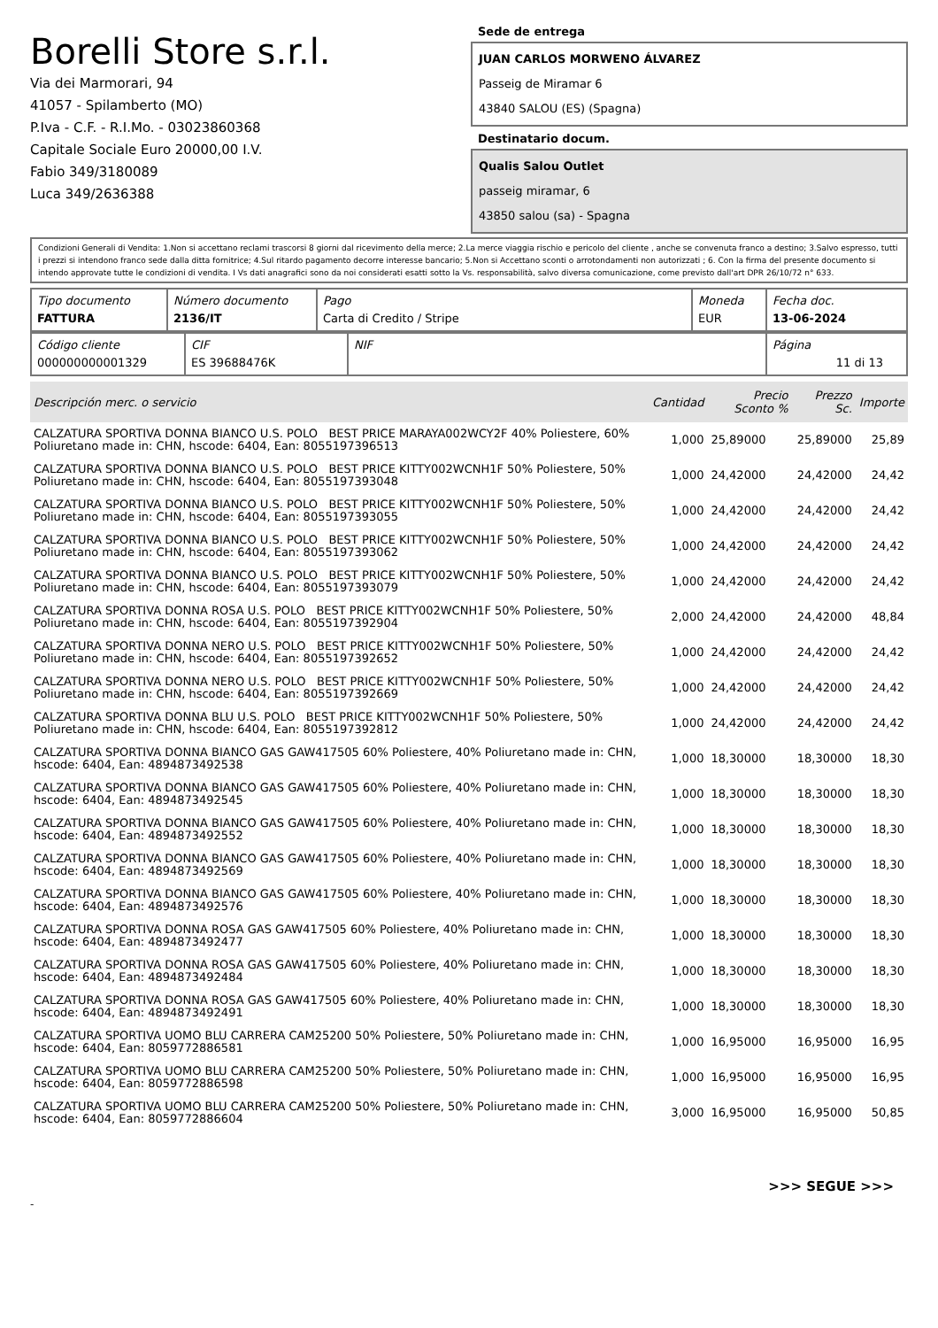Borelli Store s.r.l.
Via dei Marmorari, 94
41057 - Spilamberto (MO)
P.Iva - C.F. - R.I.Mo. - 03023860368
Capitale Sociale Euro 20000,00 I.V.
Fabio 349/3180089
Luca 349/2636388
Sede de entrega
JUAN CARLOS MORWENO ÁLVAREZ
Passeig de Miramar 6
43840 SALOU (ES) (Spagna)
Destinatario docum.
Qualis Salou Outlet
passeig miramar, 6
43850 salou (sa) - Spagna
Condizioni Generali di Vendita: 1.Non si accettano reclami trascorsi 8 giorni dal ricevimento della merce; 2.La merce viaggia rischio e pericolo del cliente , anche se convenuta franco a destino; 3.Salvo espresso, tutti i prezzi si intendono franco sede dalla ditta fornitrice; 4.Sul ritardo pagamento decorre interesse bancario; 5.Non si Accettano sconti o arrotondamenti non autorizzati ; 6. Con la firma del presente documento si intendo approvate tutte le condizioni di vendita. I Vs dati anagrafici sono da noi considerati esatti sotto la Vs. responsabilità, salvo diversa comunicazione, come previsto dall'art DPR 26/10/72 n° 633.
| Tipo documento FATTURA | Número documento 2136/IT | Pago Carta di Credito / Stripe | Moneda EUR | Fecha doc. 13-06-2024 |
| Código cliente 000000000001329 | CIF ES 39688476K | NIF | Página 11 di 13 |
| Descripción merc. o servicio | Cantidad | Precio Sconto % | Prezzo Sc. | Importe |
| --- | --- | --- | --- | --- |
| CALZATURA SPORTIVA DONNA BIANCO U.S. POLO BEST PRICE MARAYA002WCY2F 40% Poliestere, 60% Poliuretano made in: CHN, hscode: 6404, Ean: 8055197396513 | 1,000 | 25,89000 | 25,89000 | 25,89 |
| CALZATURA SPORTIVA DONNA BIANCO U.S. POLO BEST PRICE KITTY002WCNH1F 50% Poliestere, 50% Poliuretano made in: CHN, hscode: 6404, Ean: 8055197393048 | 1,000 | 24,42000 | 24,42000 | 24,42 |
| CALZATURA SPORTIVA DONNA BIANCO U.S. POLO BEST PRICE KITTY002WCNH1F 50% Poliestere, 50% Poliuretano made in: CHN, hscode: 6404, Ean: 8055197393055 | 1,000 | 24,42000 | 24,42000 | 24,42 |
| CALZATURA SPORTIVA DONNA BIANCO U.S. POLO BEST PRICE KITTY002WCNH1F 50% Poliestere, 50% Poliuretano made in: CHN, hscode: 6404, Ean: 8055197393062 | 1,000 | 24,42000 | 24,42000 | 24,42 |
| CALZATURA SPORTIVA DONNA BIANCO U.S. POLO BEST PRICE KITTY002WCNH1F 50% Poliestere, 50% Poliuretano made in: CHN, hscode: 6404, Ean: 8055197393079 | 1,000 | 24,42000 | 24,42000 | 24,42 |
| CALZATURA SPORTIVA DONNA ROSA U.S. POLO BEST PRICE KITTY002WCNH1F 50% Poliestere, 50% Poliuretano made in: CHN, hscode: 6404, Ean: 8055197392904 | 2,000 | 24,42000 | 24,42000 | 48,84 |
| CALZATURA SPORTIVA DONNA NERO U.S. POLO BEST PRICE KITTY002WCNH1F 50% Poliestere, 50% Poliuretano made in: CHN, hscode: 6404, Ean: 8055197392652 | 1,000 | 24,42000 | 24,42000 | 24,42 |
| CALZATURA SPORTIVA DONNA NERO U.S. POLO BEST PRICE KITTY002WCNH1F 50% Poliestere, 50% Poliuretano made in: CHN, hscode: 6404, Ean: 8055197392669 | 1,000 | 24,42000 | 24,42000 | 24,42 |
| CALZATURA SPORTIVA DONNA BLU U.S. POLO BEST PRICE KITTY002WCNH1F 50% Poliestere, 50% Poliuretano made in: CHN, hscode: 6404, Ean: 8055197392812 | 1,000 | 24,42000 | 24,42000 | 24,42 |
| CALZATURA SPORTIVA DONNA BIANCO GAS GAW417505 60% Poliestere, 40% Poliuretano made in: CHN, hscode: 6404, Ean: 4894873492538 | 1,000 | 18,30000 | 18,30000 | 18,30 |
| CALZATURA SPORTIVA DONNA BIANCO GAS GAW417505 60% Poliestere, 40% Poliuretano made in: CHN, hscode: 6404, Ean: 4894873492545 | 1,000 | 18,30000 | 18,30000 | 18,30 |
| CALZATURA SPORTIVA DONNA BIANCO GAS GAW417505 60% Poliestere, 40% Poliuretano made in: CHN, hscode: 6404, Ean: 4894873492552 | 1,000 | 18,30000 | 18,30000 | 18,30 |
| CALZATURA SPORTIVA DONNA BIANCO GAS GAW417505 60% Poliestere, 40% Poliuretano made in: CHN, hscode: 6404, Ean: 4894873492569 | 1,000 | 18,30000 | 18,30000 | 18,30 |
| CALZATURA SPORTIVA DONNA BIANCO GAS GAW417505 60% Poliestere, 40% Poliuretano made in: CHN, hscode: 6404, Ean: 4894873492576 | 1,000 | 18,30000 | 18,30000 | 18,30 |
| CALZATURA SPORTIVA DONNA ROSA GAS GAW417505 60% Poliestere, 40% Poliuretano made in: CHN, hscode: 6404, Ean: 4894873492477 | 1,000 | 18,30000 | 18,30000 | 18,30 |
| CALZATURA SPORTIVA DONNA ROSA GAS GAW417505 60% Poliestere, 40% Poliuretano made in: CHN, hscode: 6404, Ean: 4894873492484 | 1,000 | 18,30000 | 18,30000 | 18,30 |
| CALZATURA SPORTIVA DONNA ROSA GAS GAW417505 60% Poliestere, 40% Poliuretano made in: CHN, hscode: 6404, Ean: 4894873492491 | 1,000 | 18,30000 | 18,30000 | 18,30 |
| CALZATURA SPORTIVA UOMO BLU CARRERA CAM25200 50% Poliestere, 50% Poliuretano made in: CHN, hscode: 6404, Ean: 8059772886581 | 1,000 | 16,95000 | 16,95000 | 16,95 |
| CALZATURA SPORTIVA UOMO BLU CARRERA CAM25200 50% Poliestere, 50% Poliuretano made in: CHN, hscode: 6404, Ean: 8059772886598 | 1,000 | 16,95000 | 16,95000 | 16,95 |
| CALZATURA SPORTIVA UOMO BLU CARRERA CAM25200 50% Poliestere, 50% Poliuretano made in: CHN, hscode: 6404, Ean: 8059772886604 | 3,000 | 16,95000 | 16,95000 | 50,85 |
>>> SEGUE >>>
-